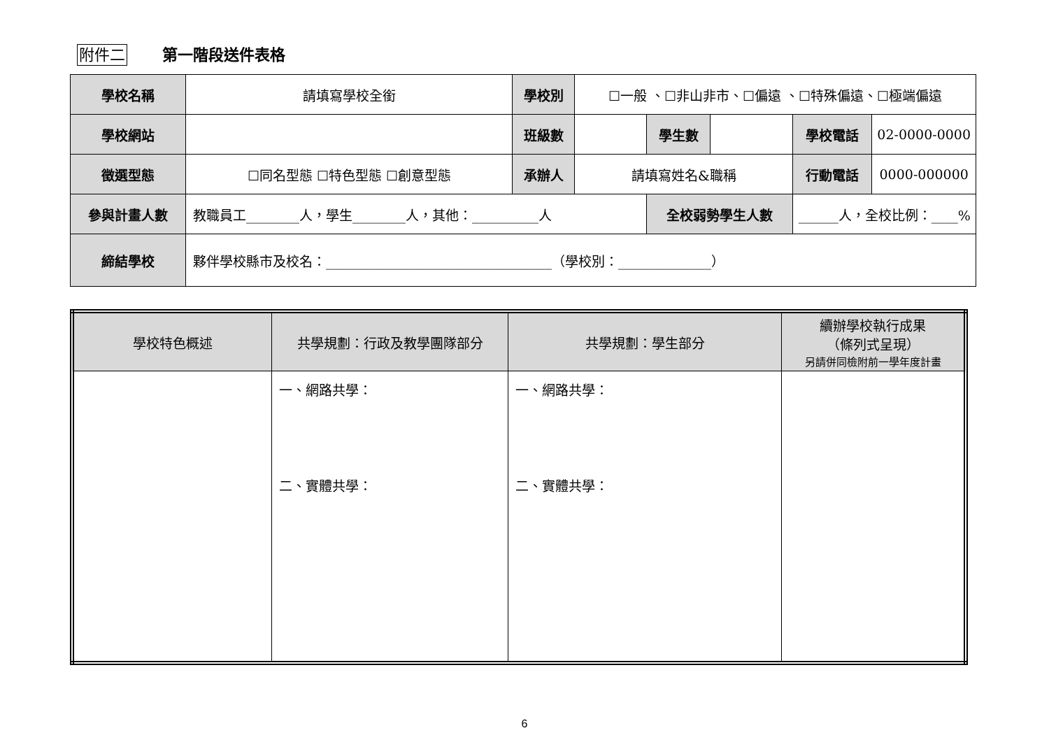附件二 第一階段送件表格
| 學校名稱 | 請填寫學校全銜 | 學校別 | ☐一般 、☐非山非市、☐偏遠 、☐特殊偏遠、☐極端偏遠 | | | | |
| 學校網站 | | 班級數 | | 學生數 | | 學校電話 | 02-0000-0000 |
| 徵選型態 | ☐同名型態 ☐特色型態 ☐創意型態 | 承辦人 | 請填寫姓名&職稱 | | | 行動電話 | 0000-000000 |
| 參與計畫人數 | 教職員工________人，學生________人，其他：__________人 | | | 全校弱勢學生人數 | | ______人，全校比例：____% | |
| 締結學校 | 夥伴學校縣市及校名：__________________________________（學校別：______________） | | | | | | |
| 學校特色概述 | 共學規劃：行政及教學團隊部分 | 共學規劃：學生部分 | 續辦學校執行成果 （條列式呈現） 另請併同檢附前一學年度計畫 |
| --- | --- | --- | --- |
| | 一、網路共學： 二、實體共學： | 一、網路共學： 二、實體共學： | |
6